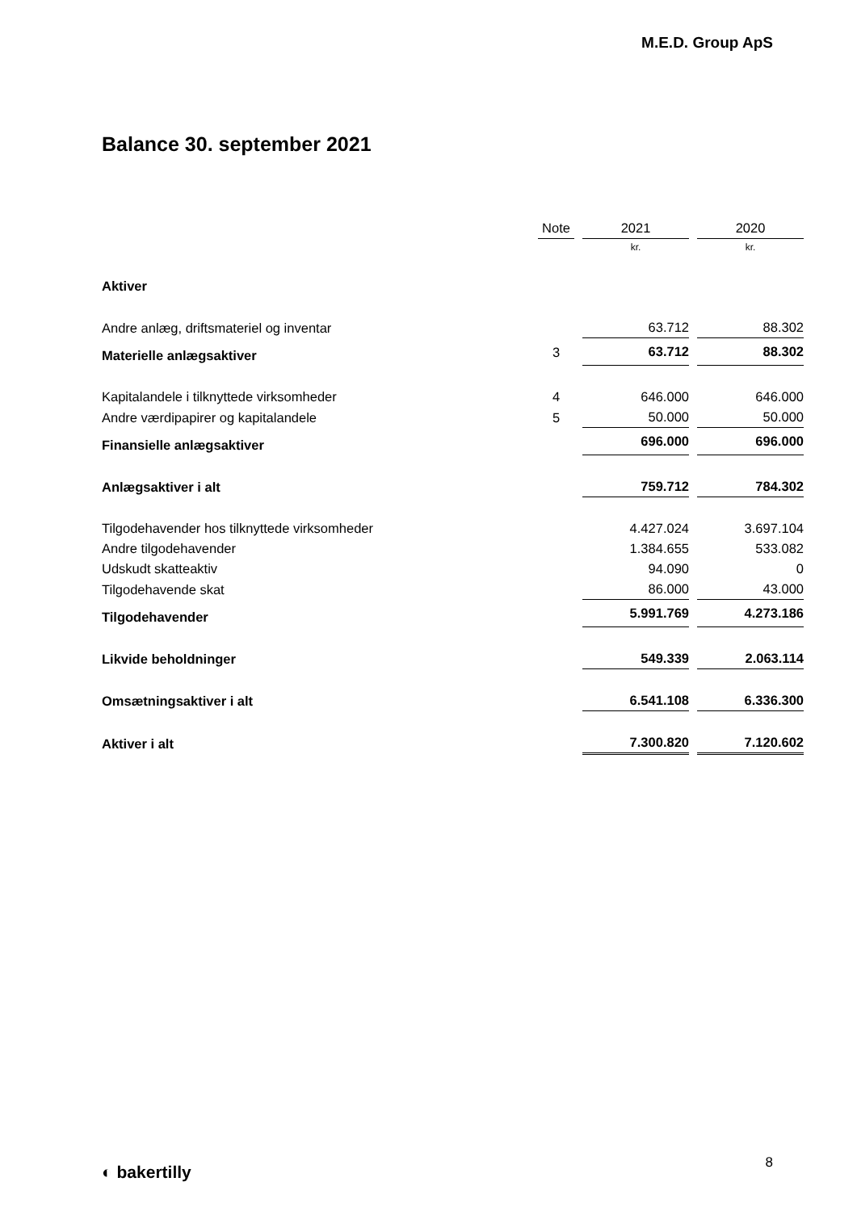M.E.D. Group ApS
Balance 30. september 2021
| | Note | 2021 | 2020 |
| --- | --- | --- | --- |
| | | kr. | kr. |
| Aktiver | | | |
| Andre anlæg, driftsmateriel og inventar | | 63.712 | 88.302 |
| Materielle anlægsaktiver | 3 | 63.712 | 88.302 |
| Kapitalandele i tilknyttede virksomheder | 4 | 646.000 | 646.000 |
| Andre værdipapirer og kapitalandele | 5 | 50.000 | 50.000 |
| Finansielle anlægsaktiver | | 696.000 | 696.000 |
| Anlægsaktiver i alt | | 759.712 | 784.302 |
| Tilgodehavender hos tilknyttede virksomheder | | 4.427.024 | 3.697.104 |
| Andre tilgodehavender | | 1.384.655 | 533.082 |
| Udskudt skatteaktiv | | 94.090 | 0 |
| Tilgodehavende skat | | 86.000 | 43.000 |
| Tilgodehavender | | 5.991.769 | 4.273.186 |
| Likvide beholdninger | | 549.339 | 2.063.114 |
| Omsætningsaktiver i alt | | 6.541.108 | 6.336.300 |
| Aktiver i alt | | 7.300.820 | 7.120.602 |
◐ bakertilly 8